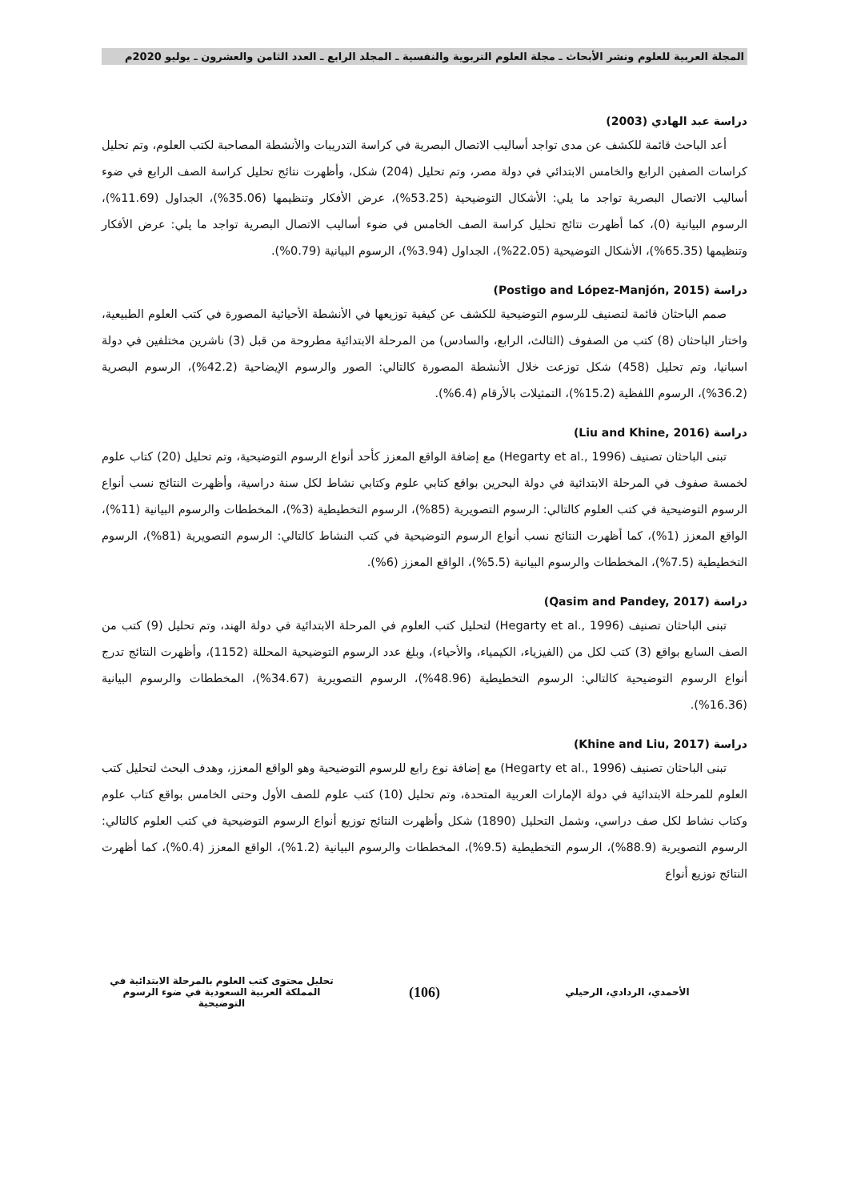المجلة العربية للعلوم ونشر الأبحاث ـ مجلة العلوم التربوية والنفسية ـ المجلد الرابع ـ العدد الثامن والعشرون ـ يوليو 2020م
دراسة عبد الهادي (2003)
أعد الباحث قائمة للكشف عن مدى تواجد أساليب الاتصال البصرية في كراسة التدريبات والأنشطة المصاحبة لكتب العلوم، وتم تحليل كراسات الصفين الرابع والخامس الابتدائي في دولة مصر، وتم تحليل (204) شكل، وأظهرت نتائج تحليل كراسة الصف الرابع في ضوء أساليب الاتصال البصرية تواجد ما يلي: الأشكال التوضيحية (53.25%)، عرض الأفكار وتنظيمها (35.06%)، الجداول (11.69%)، الرسوم البيانية (0)، كما أظهرت نتائج تحليل كراسة الصف الخامس في ضوء أساليب الاتصال البصرية تواجد ما يلي: عرض الأفكار وتنظيمها (65.35%)، الأشكال التوضيحية (22.05%)، الجداول (3.94%)، الرسوم البيانية (0.79%).
دراسة (Postigo and López-Manjón, 2015)
صمم الباحثان قائمة لتصنيف للرسوم التوضيحية للكشف عن كيفية توزيعها في الأنشطة الأحيائية المصورة في كتب العلوم الطبيعية، واختار الباحثان (8) كتب من الصفوف (الثالث، الرابع، والسادس) من المرحلة الابتدائية مطروحة من قبل (3) ناشرين مختلفين في دولة اسبانيا، وتم تحليل (458) شكل توزعت خلال الأنشطة المصورة كالتالي: الصور والرسوم الإيضاحية (42.2%)، الرسوم البصرية (36.2%)، الرسوم اللفظية (15.2%)، التمثيلات بالأرقام (6.4%).
دراسة (Liu and Khine, 2016)
تبنى الباحثان تصنيف (Hegarty et al., 1996) مع إضافة الواقع المعزز كأحد أنواع الرسوم التوضيحية، وتم تحليل (20) كتاب علوم لخمسة صفوف في المرحلة الابتدائية في دولة البحرين بواقع كتابي علوم وكتابي نشاط لكل سنة دراسية، وأظهرت النتائج نسب أنواع الرسوم التوضيحية في كتب العلوم كالتالي: الرسوم التصويرية (85%)، الرسوم التخطيطية (3%)، المخططات والرسوم البيانية (11%)، الواقع المعزز (1%)، كما أظهرت النتائج نسب أنواع الرسوم التوضيحية في كتب النشاط كالتالي: الرسوم التصويرية (81%)، الرسوم التخطيطية (7.5%)، المخططات والرسوم البيانية (5.5%)، الواقع المعزز (6%).
دراسة (Qasim and Pandey, 2017)
تبنى الباحثان تصنيف (Hegarty et al., 1996) لتحليل كتب العلوم في المرحلة الابتدائية في دولة الهند، وتم تحليل (9) كتب من الصف السابع بواقع (3) كتب لكل من (الفيزياء، الكيمياء، والأحياء)، وبلغ عدد الرسوم التوضيحية المحللة (1152)، وأظهرت النتائج تدرج أنواع الرسوم التوضيحية كالتالي: الرسوم التخطيطية (48.96%)، الرسوم التصويرية (34.67%)، المخططات والرسوم البيانية (16.36%).
دراسة (Khine and Liu, 2017)
تبنى الباحثان تصنيف (Hegarty et al., 1996) مع إضافة نوع رابع للرسوم التوضيحية وهو الواقع المعزز، وهدف البحث لتحليل كتب العلوم للمرحلة الابتدائية في دولة الإمارات العربية المتحدة، وتم تحليل (10) كتب علوم للصف الأول وحتى الخامس بواقع كتاب علوم وكتاب نشاط لكل صف دراسي، وشمل التحليل (1890) شكل وأظهرت النتائج توزيع أنواع الرسوم التوضيحية في كتب العلوم كالتالي: الرسوم التصويرية (88.9%)، الرسوم التخطيطية (9.5%)، المخططات والرسوم البيانية (1.2%)، الواقع المعزز (0.4%)، كما أظهرت النتائج توزيع أنواع
الأحمدي، الردادي، الرحيلي
(106)
تحليل محتوى كتب العلوم بالمرحلة الابتدائية في المملكة العربية السعودية في ضوء الرسوم التوضيحية